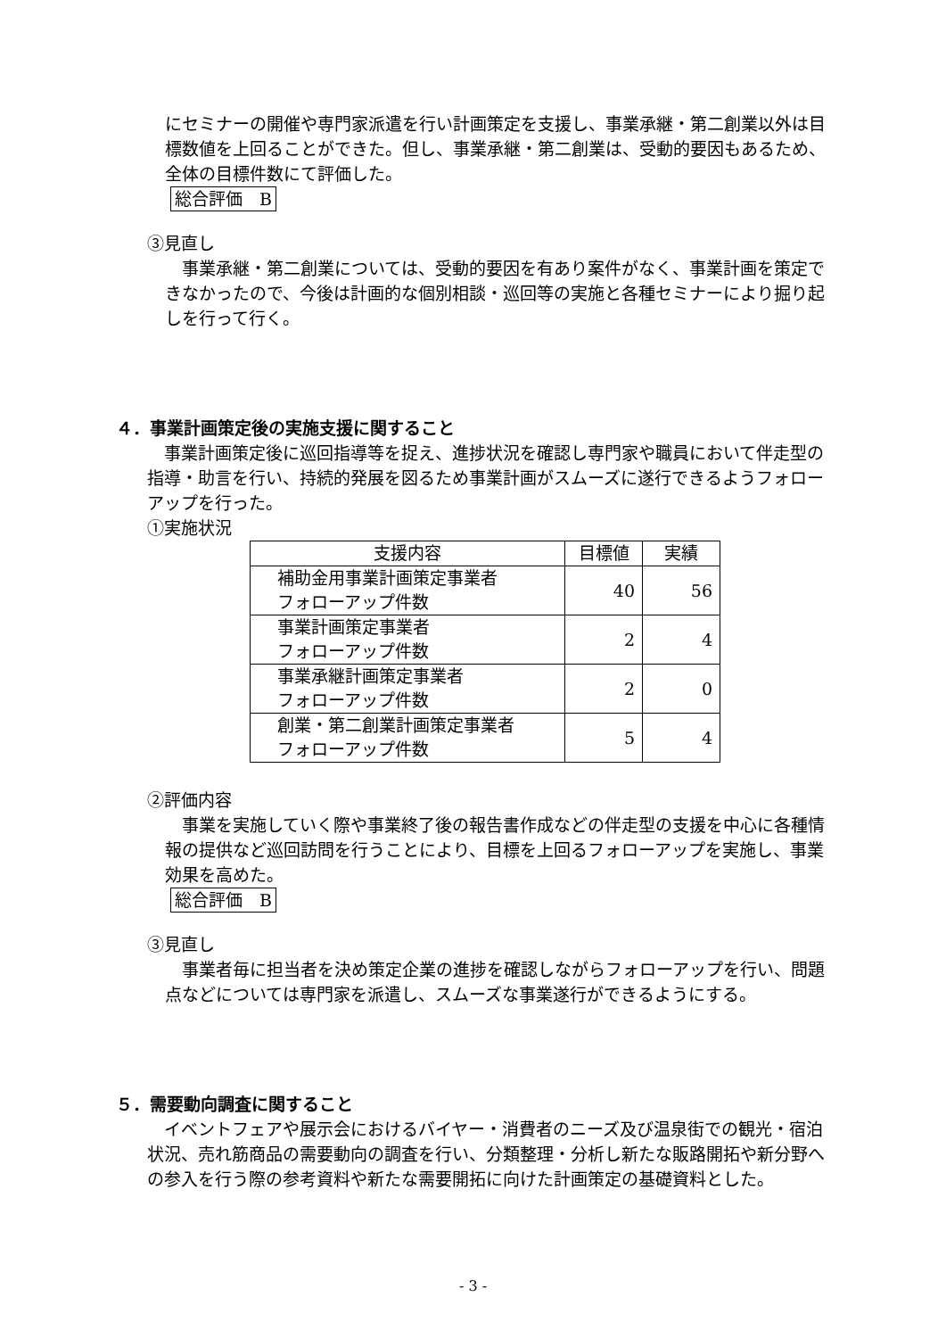にセミナーの開催や専門家派遣を行い計画策定を支援し、事業承継・第二創業以外は目標数値を上回ることができた。但し、事業承継・第二創業は、受動的要因もあるため、全体の目標件数にて評価した。
総合評価　B
③見直し
　事業承継・第二創業については、受動的要因を有あり案件がなく、事業計画を策定できなかったので、今後は計画的な個別相談・巡回等の実施と各種セミナーにより掘り起しを行って行く。
４．事業計画策定後の実施支援に関すること
　事業計画策定後に巡回指導等を捉え、進捗状況を確認し専門家や職員において伴走型の指導・助言を行い、持続的発展を図るため事業計画がスムーズに遂行できるようフォローアップを行った。
①実施状況
| 支援内容 | 目標値 | 実績 |
| --- | --- | --- |
| 補助金用事業計画策定事業者 フォローアップ件数 | 40 | 56 |
| 事業計画策定事業者 フォローアップ件数 | 2 | 4 |
| 事業承継計画策定事業者 フォローアップ件数 | 2 | 0 |
| 創業・第二創業計画策定事業者 フォローアップ件数 | 5 | 4 |
②評価内容
　事業を実施していく際や事業終了後の報告書作成などの伴走型の支援を中心に各種情報の提供など巡回訪問を行うことにより、目標を上回るフォローアップを実施し、事業効果を高めた。
総合評価　B
③見直し
　事業者毎に担当者を決め策定企業の進捗を確認しながらフォローアップを行い、問題点などについては専門家を派遣し、スムーズな事業遂行ができるようにする。
５．需要動向調査に関すること
　イベントフェアや展示会におけるバイヤー・消費者のニーズ及び温泉街での観光・宿泊状況、売れ筋商品の需要動向の調査を行い、分類整理・分析し新たな販路開拓や新分野への参入を行う際の参考資料や新たな需要開拓に向けた計画策定の基礎資料とした。
- 3 -